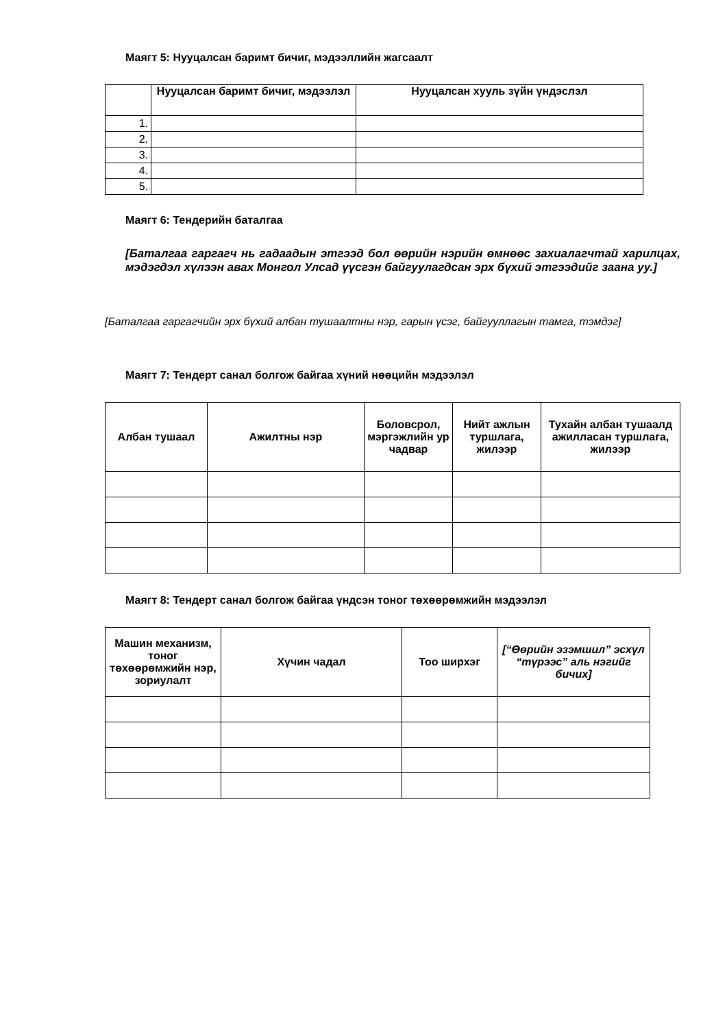Маягт 5: Нууцалсан баримт бичиг, мэдээллийн жагсаалт
| | Нууцалсан баримт бичиг, мэдээлэл | Нууцалсан хууль зүйн үндэслэл |
| --- | --- | --- |
| 1. | | |
| 2. | | |
| 3. | | |
| 4. | | |
| 5. | | |
Маягт 6: Тендерийн баталгаа
[Баталгаа гаргагч нь гадаадын этгээд бол өөрийн нэрийн өмнөөс захиалагчтай харилцах, мэдэгдэл хүлээн авах Монгол Улсад үүсгэн байгуулагдсан эрх бүхий этгээдийг заана уу.]
[Баталгаа гаргагчийн эрх бүхий албан тушаалтны нэр, гарын үсэг, байгууллагын тамга, тэмдэг]
Маягт 7: Тендерт санал болгож байгаа хүний нөөцийн мэдээлэл
| Албан тушаал | Ажилтны нэр | Боловсрол, мэргэжлийн ур чадвар | Нийт ажлын туршлага, жилээр | Тухайн албан тушаалд ажилласан туршлага, жилээр |
| --- | --- | --- | --- | --- |
Маягт 8: Тендерт санал болгож байгаа үндсэн тоног төхөөрөмжийн мэдээлэл
| Машин механизм, тоног төхөөрөмжийн нэр, зориулалт | Хүчин чадал | Тоо ширхэг | [“Өөрийн эзэмшил” эсхүл “түрээс” аль нэгийг бичих] |
| --- | --- | --- | --- |